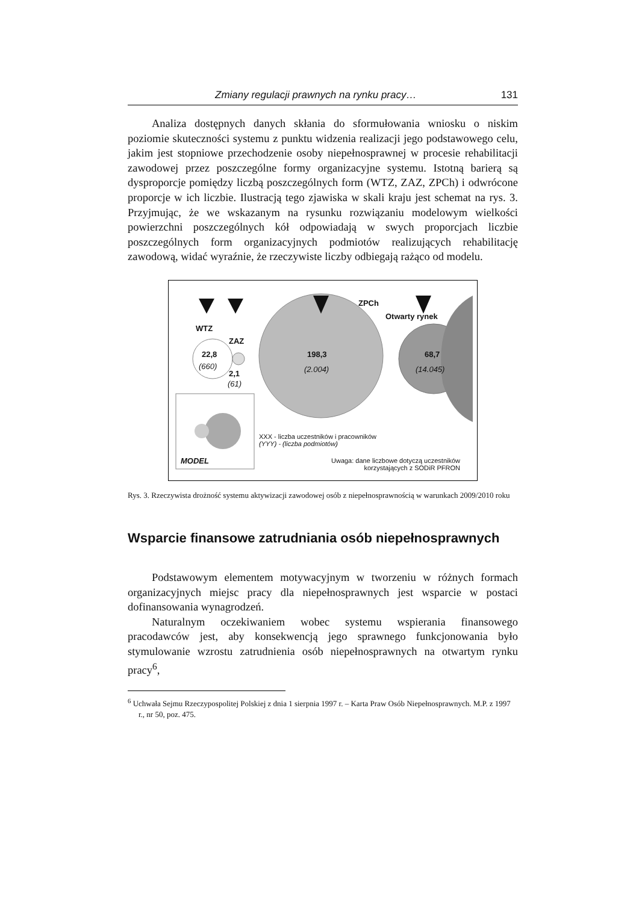Zmiany regulacji prawnych na rynku pracy… 131
Analiza dostępnych danych skłania do sformułowania wniosku o niskim poziomie skuteczności systemu z punktu widzenia realizacji jego podstawowego celu, jakim jest stopniowe przechodzenie osoby niepełnosprawnej w procesie rehabilitacji zawodowej przez poszczególne formy organizacyjne systemu. Istotną barierą są dysproporcje pomiędzy liczbą poszczególnych form (WTZ, ZAZ, ZPCh) i odwrócone proporcje w ich liczbie. Ilustracją tego zjawiska w skali kraju jest schemat na rys. 3. Przyjmując, że we wskazanym na rysunku rozwiązaniu modelowym wielkości powierzchni poszczególnych kół odpowiadają w swych proporcjach liczbie poszczególnych form organizacyjnych podmiotów realizujących rehabilitację zawodową, widać wyraźnie, że rzeczywiste liczby odbiegają rażąco od modelu.
WTZ
ZAZ
ZPCh
Otwarty rynek
22,8
(660)
2,1
(61)
198,3
(2.004)
68,7
(14.045)
MODEL
XXX - liczba uczestników i pracowników
(YYY) - (liczba podmiotów)
Uwaga: dane liczbowe dotyczą uczestników
korzystających z SODiR PFRON
Rys. 3. Rzeczywista drożność systemu aktywizacji zawodowej osób z niepełnosprawnością w warunkach 2009/2010 roku
Wsparcie finansowe zatrudniania osób niepełnosprawnych
Podstawowym elementem motywacyjnym w tworzeniu w różnych formach organizacyjnych miejsc pracy dla niepełnosprawnych jest wsparcie w postaci dofinansowania wynagrodzeń.
Naturalnym oczekiwaniem wobec systemu wspierania finansowego pracodawców jest, aby konsekwencją jego sprawnego funkcjonowania było stymulowanie wzrostu zatrudnienia osób niepełnosprawnych na otwartym rynku pracy<sup>6</sup>,
<sup>6</sup> Uchwała Sejmu Rzeczypospolitej Polskiej z dnia 1 sierpnia 1997 r. – Karta Praw Osób Niepełnosprawnych. M.P. z 1997 r., nr 50, poz. 475.